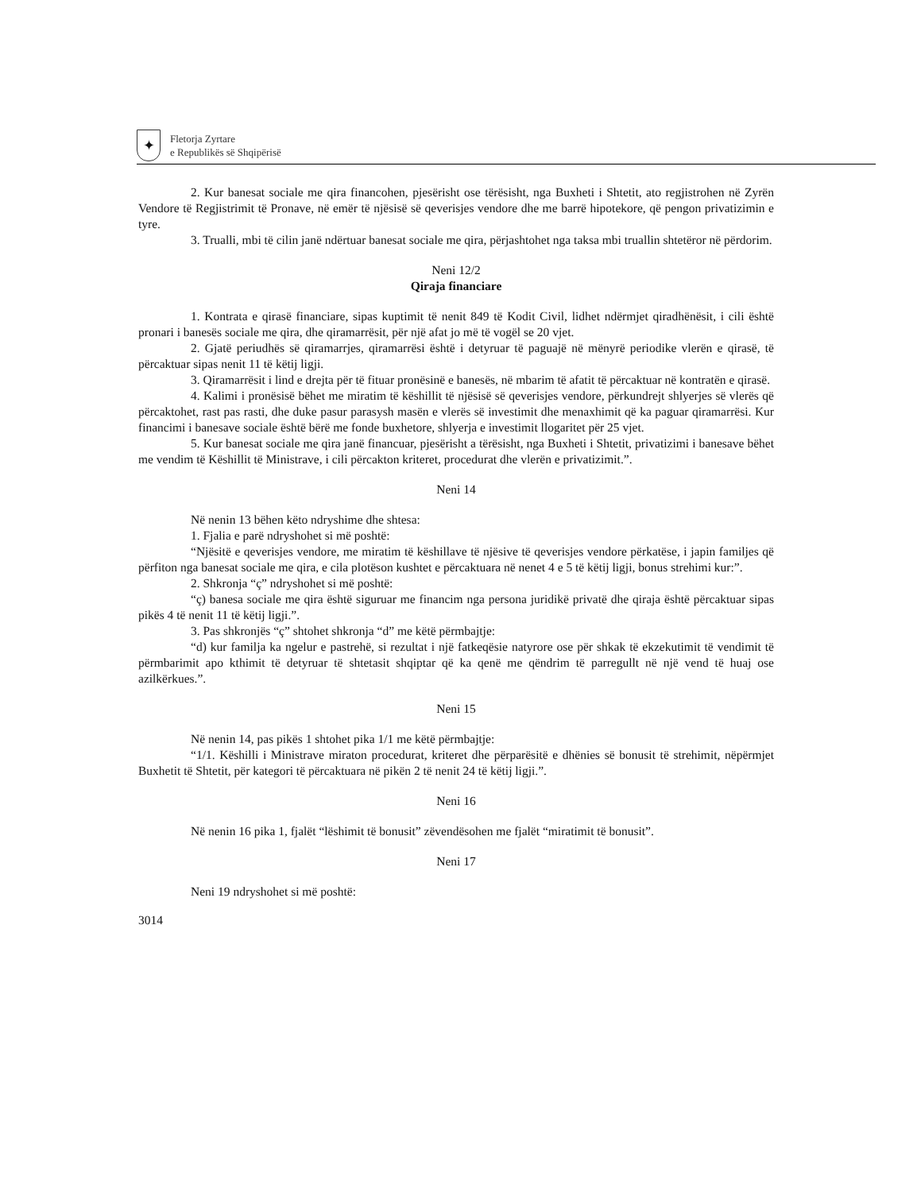✦
Fletorja Zyrtare
e Republikës së Shqipërisë
2. Kur banesat sociale me qira financohen, pjesërisht ose tërësisht, nga Buxheti i Shtetit, ato regjistrohen në Zyrën Vendore të Regjistrimit të Pronave, në emër të njësisë së qeverisjes vendore dhe me barrë hipotekore, që pengon privatizimin e tyre.
3. Trualli, mbi të cilin janë ndërtuar banesat sociale me qira, përjashtohet nga taksa mbi truallin shtetëror në përdorim.
Neni 12/2
Qiraja financiare
1. Kontrata e qirasë financiare, sipas kuptimit të nenit 849 të Kodit Civil, lidhet ndërmjet qiradhënësit, i cili është pronari i banesës sociale me qira, dhe qiramarrësit, për një afat jo më të vogël se 20 vjet.
2. Gjatë periudhës së qiramarrjes, qiramarrësi është i detyruar të paguajë në mënyrë periodike vlerën e qirasë, të përcaktuar sipas nenit 11 të këtij ligji.
3. Qiramarrësit i lind e drejta për të fituar pronësinë e banesës, në mbarim të afatit të përcaktuar në kontratën e qirasë.
4. Kalimi i pronësisë bëhet me miratim të këshillit të njësisë së qeverisjes vendore, përkundrejt shlyerjes së vlerës që përcaktohet, rast pas rasti, dhe duke pasur parasysh masën e vlerës së investimit dhe menaxhimit që ka paguar qiramarrësi. Kur financimi i banesave sociale është bërë me fonde buxhetore, shlyerja e investimit llogaritet për 25 vjet.
5. Kur banesat sociale me qira janë financuar, pjesërisht a tërësisht, nga Buxheti i Shtetit, privatizimi i banesave bëhet me vendim të Këshillit të Ministrave, i cili përcakton kriteret, procedurat dhe vlerën e privatizimit.”.
Neni 14
Në nenin 13 bëhen këto ndryshime dhe shtesa:
1. Fjalia e parë ndryshohet si më poshtë:
“Njësitë e qeverisjes vendore, me miratim të këshillave të njësive të qeverisjes vendore përkatëse, i japin familjes që përfiton nga banesat sociale me qira, e cila plotëson kushtet e përcaktuara në nenet 4 e 5 të këtij ligji, bonus strehimi kur:”.
2. Shkronja “ç” ndryshohet si më poshtë:
“ç) banesa sociale me qira është siguruar me financim nga persona juridikë privatë dhe qiraja është përcaktuar sipas pikës 4 të nenit 11 të këtij ligji.”.
3. Pas shkronjës “ç” shtohet shkronja “d” me këtë përmbajtje:
“d) kur familja ka ngelur e pastrehë, si rezultat i një fatkeqësie natyrore ose për shkak të ekzekutimit të vendimit të përmbarimit apo kthimit të detyruar të shtetasit shqiptar që ka qenë me qëndrim të parregullt në një vend të huaj ose azilkërkues.”.
Neni 15
Në nenin 14, pas pikës 1 shtohet pika 1/1 me këtë përmbajtje:
“1/1. Këshilli i Ministrave miraton procedurat, kriteret dhe përparësitë e dhënies së bonusit të strehimit, nëpërmjet Buxhetit të Shtetit, për kategori të përcaktuara në pikën 2 të nenit 24 të këtij ligji.”.
Neni 16
Në nenin 16 pika 1, fjalët “lëshimit të bonusit” zëvendësohen me fjalët “miratimit të bonusit”.
Neni 17
Neni 19 ndryshohet si më poshtë:
3014